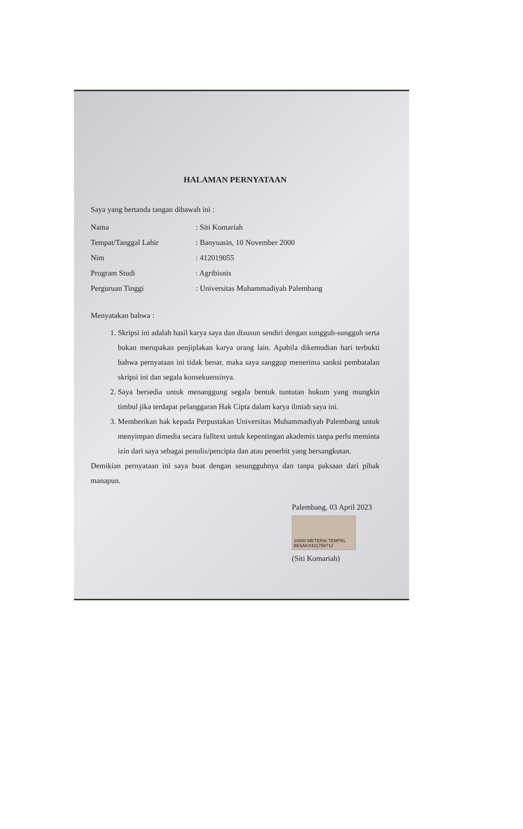HALAMAN PERNYATAAN
Saya yang bertanda tangan dibawah ini :
Nama: Siti Komariah
Tempat/Tanggal Lahir: Banyuasin, 10 November 2000
Nim: 412019055
Program Studi: Agribisnis
Perguruan Tinggi: Universitas Muhammadiyah Palembang
Menyatakan bahwa :
1. Skripsi ini adalah hasil karya saya dan disusun sendiri dengan sungguh-sungguh serta bukan merupakan penjiplakan karya orang lain. Apabila dikemudian hari terbukti bahwa pernyataan ini tidak benar, maka saya sanggup menerima sanksi pembatalan skripsi ini dan segala konsekuensinya.
2. Saya bersedia untuk menanggung segala bentuk tuntutan hukum yang mungkin timbul jika terdapat pelanggaran Hak Cipta dalam karya ilmiah saya ini.
3. Memberikan hak kepada Perpustakan Universitas Muhammadiyah Palembang untuk menyimpan dimedia secara fulltext untuk kepentingan akademis tanpa perlu meminta izin dari saya sebagai penulis/pencipta dan atau penerbit yang bersangkutan.
Demikian pernyataan ini saya buat dengan sesungguhnya dan tanpa paksaan dari pihak manapun.
Palembang, 03 April 2023
10000 METERAI TEMPEL BE5AKX421756712
(Siti Komariah)